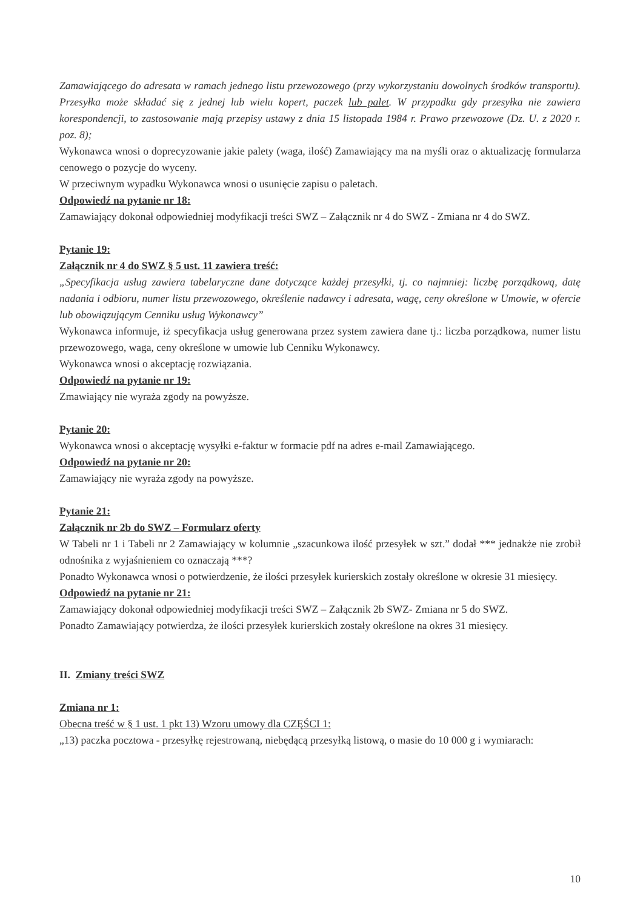Zamawiającego do adresata w ramach jednego listu przewozowego (przy wykorzystaniu dowolnych środków transportu). Przesyłka może składać się z jednej lub wielu kopert, paczek lub palet. W przypadku gdy przesyłka nie zawiera korespondencji, to zastosowanie mają przepisy ustawy z dnia 15 listopada 1984 r. Prawo przewozowe (Dz. U. z 2020 r. poz. 8);
Wykonawca wnosi o doprecyzowanie jakie palety (waga, ilość) Zamawiający ma na myśli oraz o aktualizację formularza cenowego o pozycje do wyceny.
W przeciwnym wypadku Wykonawca wnosi o usunięcie zapisu o paletach.
Odpowiedź na pytanie nr 18:
Zamawiający dokonał odpowiedniej modyfikacji treści SWZ – Załącznik nr 4 do SWZ - Zmiana nr 4 do SWZ.
Pytanie 19:
Załącznik nr 4 do SWZ § 5 ust. 11 zawiera treść:
„Specyfikacja usług zawiera tabelaryczne dane dotyczące każdej przesyłki, tj. co najmniej: liczbę porządkową, datę nadania i odbioru, numer listu przewozowego, określenie nadawcy i adresata, wagę, ceny określone w Umowie, w ofercie lub obowiązującym Cenniku usług Wykonawcy”
Wykonawca informuje, iż specyfikacja usług generowana przez system zawiera dane tj.: liczba porządkowa, numer listu przewozowego, waga, ceny określone w umowie lub Cenniku Wykonawcy.
Wykonawca wnosi o akceptację rozwiązania.
Odpowiedź na pytanie nr 19:
Zmawiający nie wyraża zgody na powyższe.
Pytanie 20:
Wykonawca wnosi o akceptację wysyłki e-faktur w formacie pdf na adres e-mail Zamawiającego.
Odpowiedź na pytanie nr 20:
Zamawiający nie wyraża zgody na powyższe.
Pytanie 21:
Załącznik nr 2b do SWZ – Formularz oferty
W Tabeli nr 1 i Tabeli nr 2 Zamawiający w kolumnie „szacunkowa ilość przesyłek w szt.” dodał *** jednakże nie zrobił odnośnika z wyjaśnieniem co oznaczają ***?
Ponadto Wykonawca wnosi o potwierdzenie, że ilości przesyłek kurierskich zostały określone w okresie 31 miesięcy.
Odpowiedź na pytanie nr 21:
Zamawiający dokonał odpowiedniej modyfikacji treści SWZ – Załącznik 2b SWZ- Zmiana nr 5 do SWZ.
Ponadto Zamawiający potwierdza, że ilości przesyłek kurierskich zostały określone na okres 31 miesięcy.
II. Zmiany treści SWZ
Zmiana nr 1:
Obecna treść w § 1 ust. 1 pkt 13) Wzoru umowy dla CZĘŚCI 1:
„13) paczka pocztowa - przesyłkę rejestrowaną, niebędącą przesyłką listową, o masie do 10 000 g i wymiarach:
10